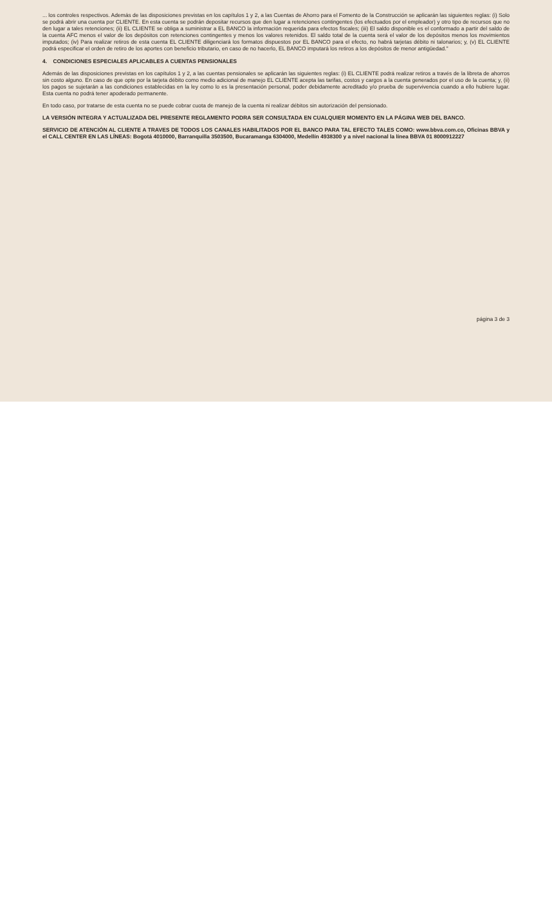... los controles respectivos. Además de las disposiciones previstas en los capítulos 1 y 2, a las Cuentas de Ahorro para el Fomento de la Construcción se aplicarán las siguientes reglas: (i) Solo se podrá abrir una cuenta por CLIENTE. En esta cuenta se podrán depositar recursos que den lugar a retenciones contingentes (los efectuados por el empleador) y otro tipo de recursos que no den lugar a tales retenciones; (ii) EL CLIENTE se obliga a suministrar a EL BANCO la información requerida para efectos fiscales; (iii) El saldo disponible es el conformado a partir del saldo de la cuenta AFC menos el valor de los depósitos con retenciones contingentes y menos los valores retenidos. El saldo total de la cuenta será el valor de los depósitos menos los movimientos imputados; (iv) Para realizar retiros de esta cuenta EL CLIENTE diligenciará los formatos dispuestos por EL BANCO para el efecto, no habrá tarjetas débito ni talonarios; y, (v) EL CLIENTE podrá especificar el orden de retiro de los aportes con beneficio tributario, en caso de no hacerlo, EL BANCO imputará los retiros a los depósitos de menor antigüedad."
4. CONDICIONES ESPECIALES APLICABLES A CUENTAS PENSIONALES
Además de las disposiciones previstas en los capítulos 1 y 2, a las cuentas pensionales se aplicarán las siguientes reglas: (i) EL CLIENTE podrá realizar retiros a través de la libreta de ahorros sin costo alguno. En caso de que opte por la tarjeta débito como medio adicional de manejo EL CLIENTE acepta las tarifas, costos y cargos a la cuenta generados por el uso de la cuenta; y, (ii) los pagos se sujetarán a las condiciones establecidas en la ley como lo es la presentación personal, poder debidamente acreditado y/o prueba de supervivencia cuando a ello hubiere lugar. Esta cuenta no podrá tener apoderado permanente.
En todo caso, por tratarse de esta cuenta no se puede cobrar cuota de manejo de la cuenta ni realizar débitos sin autorización del pensionado.
LA VERSIÓN INTEGRA Y ACTUALIZADA DEL PRESENTE REGLAMENTO PODRA SER CONSULTADA EN CUALQUIER MOMENTO EN LA PÁGINA WEB DEL BANCO.
SERVICIO DE ATENCIÓN AL CLIENTE A TRAVES DE TODOS LOS CANALES HABILITADOS POR EL BANCO PARA TAL EFECTO TALES COMO: www.bbva.com.co, Oficinas BBVA y el CALL CENTER EN LAS LÍNEAS: Bogotá 4010000, Barranquilla 3503500, Bucaramanga 6304000, Medellín 4938300 y a nivel nacional la línea BBVA 01 8000912227
página 3 de 3